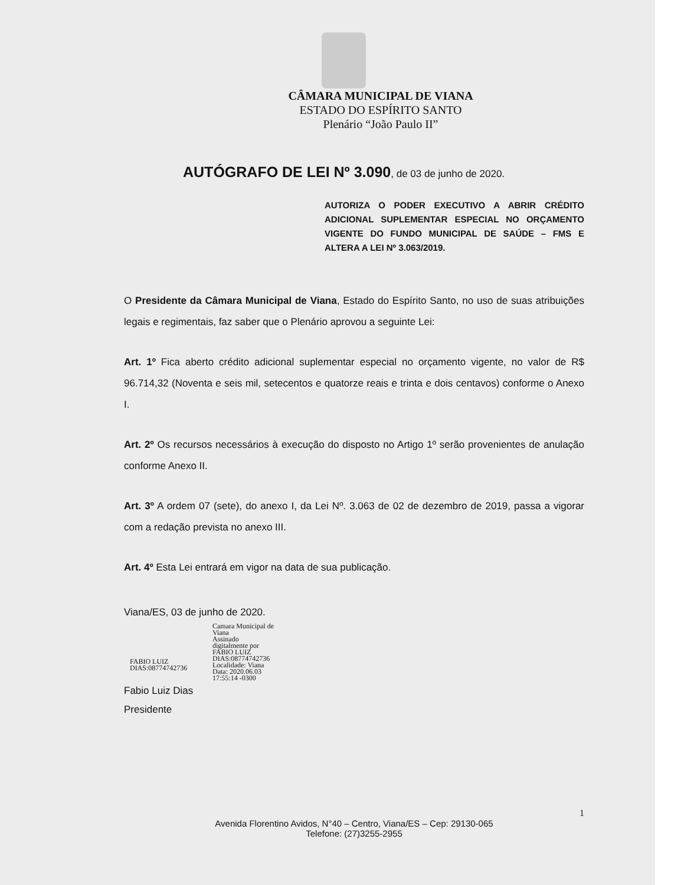CÂMARA MUNICIPAL DE VIANA
ESTADO DO ESPÍRITO SANTO
Plenário “João Paulo II”
AUTÓGRAFO DE LEI Nº 3.090, de 03 de junho de 2020.
AUTORIZA O PODER EXECUTIVO A ABRIR CRÉDITO ADICIONAL SUPLEMENTAR ESPECIAL NO ORÇAMENTO VIGENTE DO FUNDO MUNICIPAL DE SAÚDE – FMS E ALTERA A LEI Nº 3.063/2019.
O Presidente da Câmara Municipal de Viana, Estado do Espírito Santo, no uso de suas atribuições legais e regimentais, faz saber que o Plenário aprovou a seguinte Lei:
Art. 1º Fica aberto crédito adicional suplementar especial no orçamento vigente, no valor de R$ 96.714,32 (Noventa e seis mil, setecentos e quatorze reais e trinta e dois centavos) conforme o Anexo I.
Art. 2º Os recursos necessários à execução do disposto no Artigo 1º serão provenientes de anulação conforme Anexo II.
Art. 3º A ordem 07 (sete), do anexo I, da Lei Nº. 3.063 de 02 de dezembro de 2019, passa a vigorar com a redação prevista no anexo III.
Art. 4º Esta Lei entrará em vigor na data de sua publicação.
Viana/ES, 03 de junho de 2020.
FABIO LUIZ
DIAS:08774742736
Camara Municipal de
Viana
Assinado
digitalmente por
FABIO LUIZ
DIAS:08774742736
Localidade: Viana
Data: 2020.06.03
17:55:14 -0300
Fabio Luiz Dias
Presidente
1
Avenida Florentino Avidos, N°40 – Centro, Viana/ES – Cep: 29130-065
Telefone: (27)3255-2955